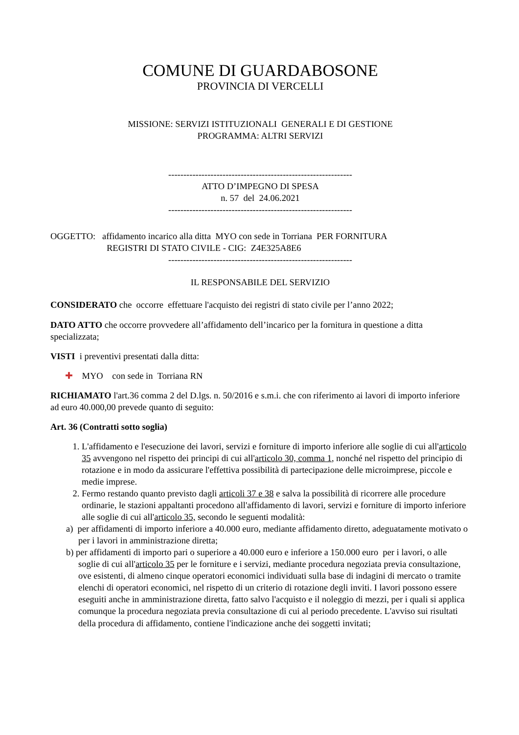COMUNE DI GUARDABOSONE
PROVINCIA DI VERCELLI
MISSIONE: SERVIZI ISTITUZIONALI GENERALI E DI GESTIONE
PROGRAMMA: ALTRI SERVIZI
-------------------------------------------------------------
ATTO D’IMPEGNO DI SPESA
n. 57 del 24.06.2021
-------------------------------------------------------------
OGGETTO: affidamento incarico alla ditta MYO con sede in Torriana PER FORNITURA
REGISTRI DI STATO CIVILE - CIG: Z4E325A8E6
-------------------------------------------------------------
IL RESPONSABILE DEL SERVIZIO
CONSIDERATO che occorre effettuare l'acquisto dei registri di stato civile per l’anno 2022;
DATO ATTO che occorre provvedere all’affidamento dell’incarico per la fornitura in questione a ditta specializzata;
VISTI i preventivi presentati dalla ditta:
✚ MYO con sede in Torriana RN
RICHIAMATO l'art.36 comma 2 del D.lgs. n. 50/2016 e s.m.i. che con riferimento ai lavori di importo inferiore ad euro 40.000,00 prevede quanto di seguito:
Art. 36 (Contratti sotto soglia)
1. L'affidamento e l'esecuzione dei lavori, servizi e forniture di importo inferiore alle soglie di cui all'articolo 35 avvengono nel rispetto dei principi di cui all'articolo 30, comma 1, nonché nel rispetto del principio di rotazione e in modo da assicurare l'effettiva possibilità di partecipazione delle microimprese, piccole e medie imprese.
2. Fermo restando quanto previsto dagli articoli 37 e 38 e salva la possibilità di ricorrere alle procedure ordinarie, le stazioni appaltanti procedono all'affidamento di lavori, servizi e forniture di importo inferiore alle soglie di cui all'articolo 35, secondo le seguenti modalità:
a) per affidamenti di importo inferiore a 40.000 euro, mediante affidamento diretto, adeguatamente motivato o per i lavori in amministrazione diretta;
b) per affidamenti di importo pari o superiore a 40.000 euro e inferiore a 150.000 euro per i lavori, o alle soglie di cui all'articolo 35 per le forniture e i servizi, mediante procedura negoziata previa consultazione, ove esistenti, di almeno cinque operatori economici individuati sulla base di indagini di mercato o tramite elenchi di operatori economici, nel rispetto di un criterio di rotazione degli inviti. I lavori possono essere eseguiti anche in amministrazione diretta, fatto salvo l'acquisto e il noleggio di mezzi, per i quali si applica comunque la procedura negoziata previa consultazione di cui al periodo precedente. L'avviso sui risultati della procedura di affidamento, contiene l'indicazione anche dei soggetti invitati;